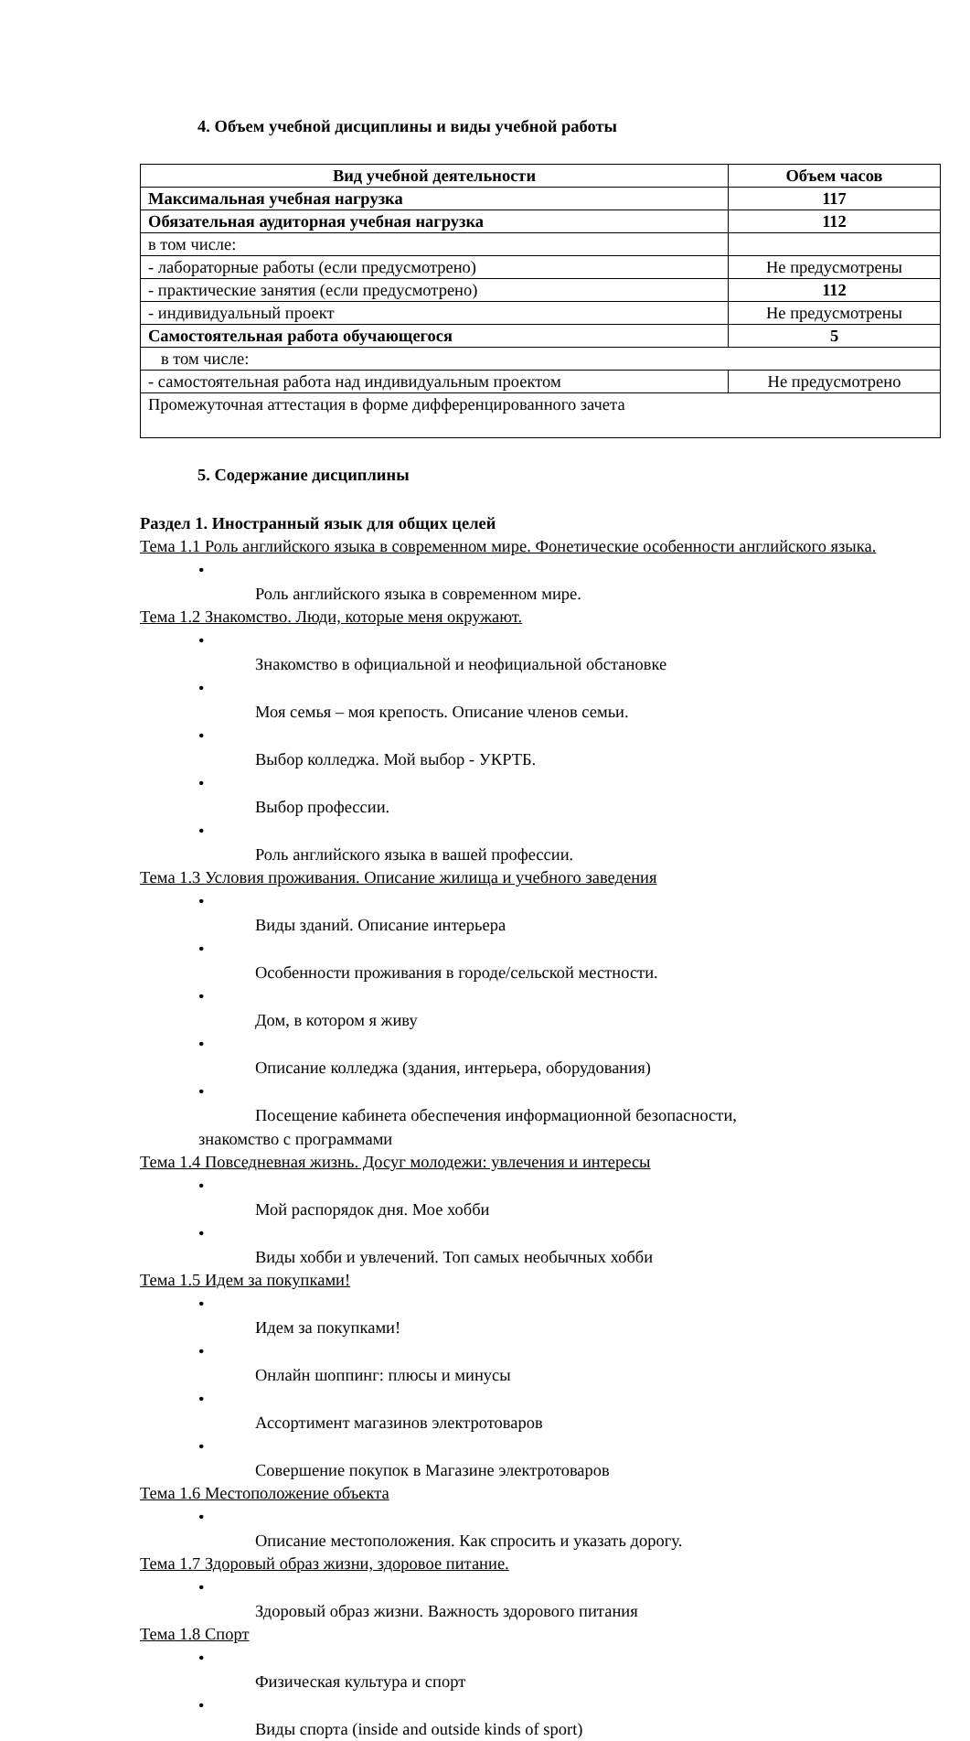4. Объем учебной дисциплины и виды учебной работы
| Вид учебной деятельности | Объем часов |
| --- | --- |
| Максимальная учебная нагрузка | 117 |
| Обязательная аудиторная учебная нагрузка | 112 |
| в том числе: | |
| - лабораторные работы (если предусмотрено) | Не предусмотрены |
| - практические занятия (если предусмотрено) | 112 |
| - индивидуальный проект | Не предусмотрены |
| Самостоятельная работа обучающегося | 5 |
| в том числе: | |
| - самостоятельная работа над индивидуальным проектом | Не предусмотрено |
| Промежуточная аттестация в форме дифференцированного зачета | |
5. Содержание дисциплины
Раздел 1. Иностранный язык для общих целей
Тема 1.1 Роль английского языка в современном мире. Фонетические особенности английского языка.
•
Роль английского языка в современном мире.
Тема 1.2 Знакомство. Люди, которые меня окружают.
•
Знакомство в официальной и неофициальной обстановке
•
Моя семья – моя крепость. Описание членов семьи.
•
Выбор колледжа. Мой выбор - УКРТБ.
•
Выбор профессии.
•
Роль английского языка в вашей профессии.
Тема 1.3 Условия проживания. Описание жилища и учебного заведения
•
Виды зданий. Описание интерьера
•
Особенности проживания в городе/сельской местности.
•
Дом, в котором я живу
•
Описание колледжа (здания, интерьера, оборудования)
•
Посещение кабинета обеспечения информационной безопасности,
знакомство с программами
Тема 1.4 Повседневная жизнь. Досуг молодежи: увлечения и интересы
•
Мой распорядок дня. Мое хобби
•
Виды хобби и увлечений. Топ самых необычных хобби
Тема 1.5 Идем за покупками!
•
Идем за покупками!
•
Онлайн шоппинг: плюсы и минусы
•
Ассортимент магазинов электротоваров
•
Совершение покупок в Магазине электротоваров
Тема 1.6 Местоположение объекта
•
Описание местоположения. Как спросить и указать дорогу.
Тема 1.7 Здоровый образ жизни, здоровое питание.
•
Здоровый образ жизни. Важность здорового питания
Тема 1.8 Спорт
•
Физическая культура и спорт
•
Виды спорта (inside and outside kinds of sport)